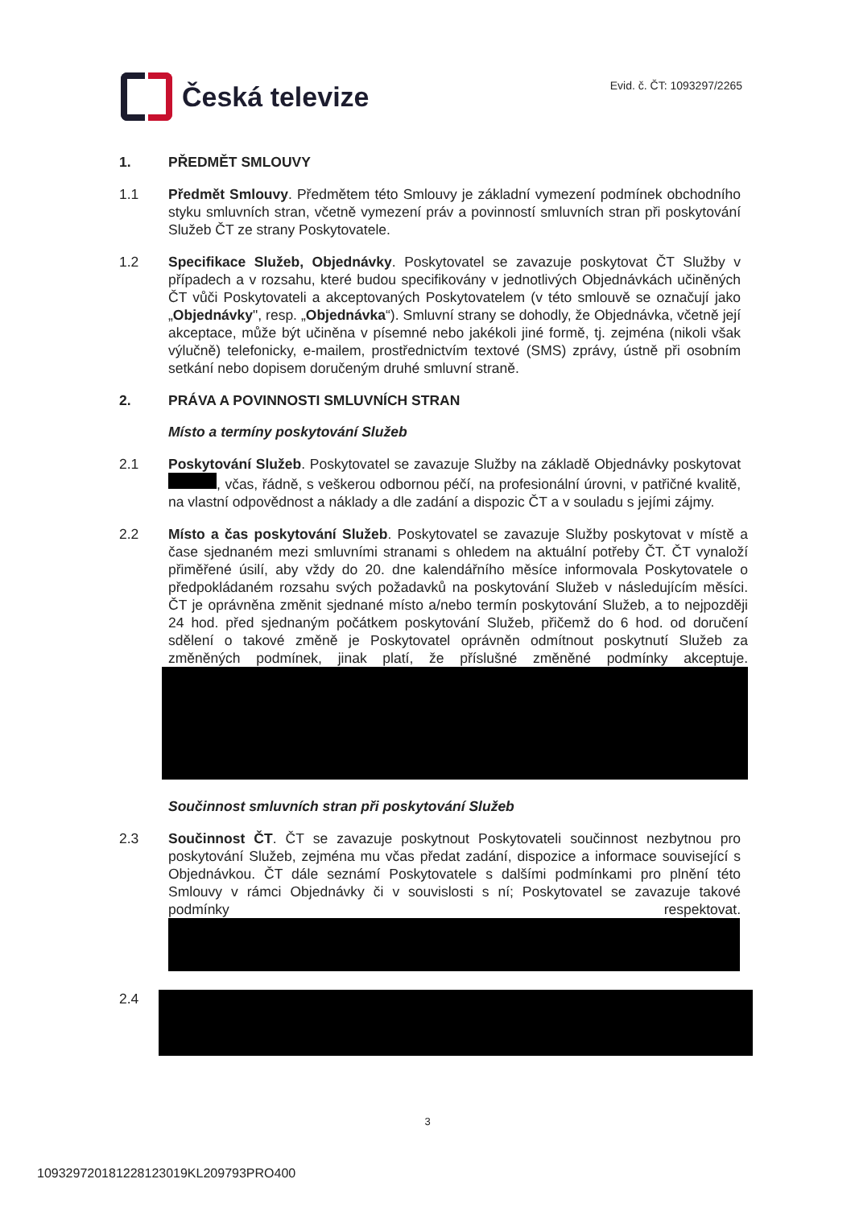Česká televize
Evid. č. ČT: 1093297/2265
1. PŘEDMĚT SMLOUVY
1.1 Předmět Smlouvy. Předmětem této Smlouvy je základní vymezení podmínek obchodního styku smluvních stran, včetně vymezení práv a povinností smluvních stran při poskytování Služeb ČT ze strany Poskytovatele.
1.2 Specifikace Služeb, Objednávky. Poskytovatel se zavazuje poskytovat ČT Služby v případech a v rozsahu, které budou specifikovány v jednotlivých Objednávkách učiněných ČT vůči Poskytovateli a akceptovaných Poskytovatelem (v této smlouvě se označují jako „Objednávky", resp. „Objednávka“). Smluvní strany se dohodly, že Objednávka, včetně její akceptace, může být učiněna v písemné nebo jakékoli jiné formě, tj. zejména (nikoli však výlučně) telefonicky, e-mailem, prostřednictvím textové (SMS) zprávy, ústně při osobním setkání nebo dopisem doručeným druhé smluvní straně.
2. PRÁVA A POVINNOSTI SMLUVNÍCH STRAN
Místo a termíny poskytování Služeb
2.1 Poskytování Služeb. Poskytovatel se zavazuje Služby na základě Objednávky poskytovat , včas, řádně, s veškerou odbornou péčí, na profesionální úrovni, v patřičné kvalitě, na vlastní odpovědnost a náklady a dle zadání a dispozic ČT a v souladu s jejími zájmy.
2.2 Místo a čas poskytování Služeb. Poskytovatel se zavazuje Služby poskytovat v místě a čase sjednaném mezi smluvními stranami s ohledem na aktuální potřeby ČT. ČT vynaloží přiměřené úsilí, aby vždy do 20. dne kalendářního měsíce informovala Poskytovatele o předpokládaném rozsahu svých požadavků na poskytování Služeb v následujícím měsíci. ČT je oprávněna změnit sjednané místo a/nebo termín poskytování Služeb, a to nejpozději 24 hod. před sjednaným počátkem poskytování Služeb, přičemž do 6 hod. od doručení sdělení o takové změně je Poskytovatel oprávněn odmítnout poskytnutí Služeb za změněných podmínek, jinak platí, že příslušné změněné podmínky akceptuje.
Součinnost smluvních stran při poskytování Služeb
2.3 Součinnost ČT. ČT se zavazuje poskytnout Poskytovateli součinnost nezbytnou pro poskytování Služeb, zejména mu včas předat zadání, dispozice a informace související s Objednávkou. ČT dále seznámí Poskytovatele s dalšími podmínkami pro plnění této Smlouvy v rámci Objednávky či v souvislosti s ní; Poskytovatel se zavazuje takové podmínky respektovat.
2.4
3
1093297201812281230​19KL209793PRO400